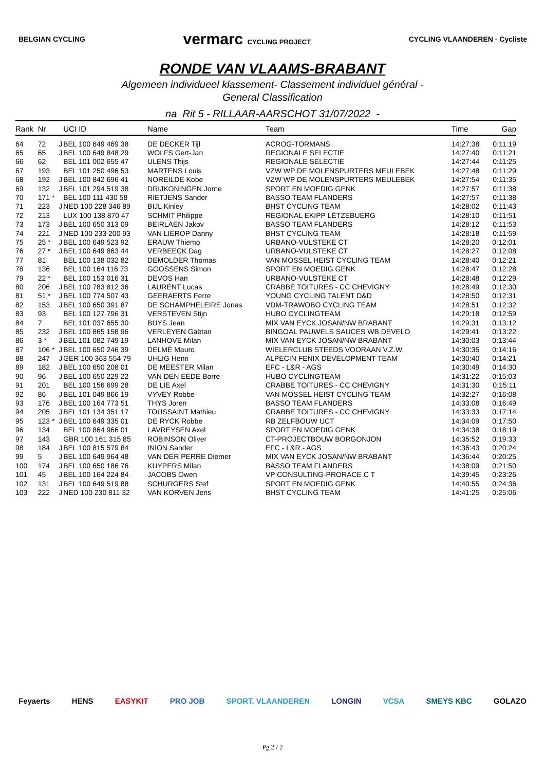BELGIAN CYCLING vermarc CYCLING PROJECT CYCLING VLAANDEREN · Cycliste
RONDE VAN VLAAMS-BRABANT
Algemeen individueel klassement- Classement individuel général -
General Classification
na Rit 5 - RILLAAR-AARSCHOT 31/07/2022 -
| Rank | Nr | | UCI ID | Name | Team | Time | Gap |
| --- | --- | --- | --- | --- | --- | --- | --- |
| 64 | 72 | J | BEL 100 649 469 38 | DE DECKER Tijl | ACROG-TORMANS | 14:27:38 | 0:11:19 |
| 65 | 65 | J | BEL 100 649 848 29 | WOLFS Gert-Jan | REGIONALE SELECTIE | 14:27:40 | 0:11:21 |
| 66 | 62 | | BEL 101 002 655 47 | ULENS Thijs | REGIONALE SELECTIE | 14:27:44 | 0:11:25 |
| 67 | 193 | | BEL 101 250 496 53 | MARTENS Louis | VZW WP DE MOLENSPURTERS MEULEBEK | 14:27:48 | 0:11:29 |
| 68 | 192 | J | BEL 100 842 696 41 | NOREILDE Kobe | VZW WP DE MOLENSPURTERS MEULEBEK | 14:27:54 | 0:11:35 |
| 69 | 132 | J | BEL 101 294 519 38 | DRIJKONINGEN Jorne | SPORT EN MOEDIG GENK | 14:27:57 | 0:11:38 |
| 70 | 171 * | | BEL 100 111 430 58 | RIETJENS Sander | BASSO TEAM FLANDERS | 14:27:57 | 0:11:38 |
| 71 | 223 | J | NED 100 228 346 89 | BIJL Kinley | BHST CYCLING TEAM | 14:28:02 | 0:11:43 |
| 72 | 213 | | LUX 100 138 870 47 | SCHMIT Philippe | REGIONAL EKIPP LËTZEBUERG | 14:28:10 | 0:11:51 |
| 73 | 173 | J | BEL 100 650 313 09 | BEIRLAEN Jakov | BASSO TEAM FLANDERS | 14:28:12 | 0:11:53 |
| 74 | 221 | J | NED 100 233 200 93 | VAN LIEROP Danny | BHST CYCLING TEAM | 14:28:18 | 0:11:59 |
| 75 | 25 * | J | BEL 100 649 523 92 | ERAUW Thiemo | URBANO-VULSTEKE CT | 14:28:20 | 0:12:01 |
| 76 | 27 * | J | BEL 100 649 863 44 | VERBEECK Dag | URBANO-VULSTEKE CT | 14:28:27 | 0:12:08 |
| 77 | 81 | | BEL 100 138 032 82 | DEMOLDER Thomas | VAN MOSSEL HEIST CYCLING TEAM | 14:28:40 | 0:12:21 |
| 78 | 136 | | BEL 100 164 116 73 | GOOSSENS Simon | SPORT EN MOEDIG GENK | 14:28:47 | 0:12:28 |
| 79 | 22 * | | BEL 100 153 016 31 | DEVOS Han | URBANO-VULSTEKE CT | 14:28:48 | 0:12:29 |
| 80 | 206 | J | BEL 100 783 812 36 | LAURENT Lucas | CRABBE TOITURES - CC CHEVIGNY | 14:28:49 | 0:12:30 |
| 81 | 51 * | J | BEL 100 774 507 43 | GEERAERTS Ferre | YOUNG CYCLING TALENT D&D | 14:28:50 | 0:12:31 |
| 82 | 153 | J | BEL 100 650 391 87 | DE SCHAMPHELEIRE Jonas | VDM-TRAWOBO CYCLING TEAM | 14:28:51 | 0:12:32 |
| 83 | 93 | | BEL 100 127 796 31 | VERSTEVEN Stijn | HUBO CYCLINGTEAM | 14:29:18 | 0:12:59 |
| 84 | 7 | | BEL 101 037 655 30 | BUYS Jean | MIX VAN EYCK JOSAN/NW BRABANT | 14:29:31 | 0:13:12 |
| 85 | 232 | J | BEL 100 865 158 96 | VERLEYEN Gaëtan | BINGOAL PAUWELS SAUCES WB DEVELO | 14:29:41 | 0:13:22 |
| 86 | 3 * | J | BEL 101 082 749 19 | LANHOVE Milan | MIX VAN EYCK JOSAN/NW BRABANT | 14:30:03 | 0:13:44 |
| 87 | 106 * | J | BEL 100 650 246 39 | DELMÉ Mauro | WIELERCLUB STEEDS VOORAAN V.Z.W. | 14:30:35 | 0:14:16 |
| 88 | 247 | J | GER 100 363 554 79 | UHLIG Henri | ALPECIN FENIX DEVELOPMENT TEAM | 14:30:40 | 0:14:21 |
| 89 | 182 | J | BEL 100 650 208 01 | DE MEESTER Milan | EFC - L&R - AGS | 14:30:49 | 0:14:30 |
| 90 | 96 | J | BEL 100 650 229 22 | VAN DEN EEDE Borre | HUBO CYCLINGTEAM | 14:31:22 | 0:15:03 |
| 91 | 201 | | BEL 100 156 699 28 | DE LIE Axel | CRABBE TOITURES - CC CHEVIGNY | 14:31:30 | 0:15:11 |
| 92 | 86 | J | BEL 101 049 866 19 | VYVEY Robbe | VAN MOSSEL HEIST CYCLING TEAM | 14:32:27 | 0:16:08 |
| 93 | 176 | J | BEL 100 164 773 51 | THYS Joren | BASSO TEAM FLANDERS | 14:33:08 | 0:16:49 |
| 94 | 205 | J | BEL 101 134 351 17 | TOUSSAINT Mathieu | CRABBE TOITURES - CC CHEVIGNY | 14:33:33 | 0:17:14 |
| 95 | 123 * | J | BEL 100 649 335 01 | DE RYCK Robbe | RB ZELFBOUW UCT | 14:34:09 | 0:17:50 |
| 96 | 134 | | BEL 100 864 966 01 | LAVREYSEN Axel | SPORT EN MOEDIG GENK | 14:34:38 | 0:18:19 |
| 97 | 143 | | GBR 100 161 315 85 | ROBINSON Oliver | CT-PROJECTBOUW BORGONJON | 14:35:52 | 0:19:33 |
| 98 | 184 | J | BEL 100 815 579 84 | INION Sander | EFC - L&R - AGS | 14:36:43 | 0:20:24 |
| 99 | 5 | J | BEL 100 649 964 48 | VAN DER PERRE Diemer | MIX VAN EYCK JOSAN/NW BRABANT | 14:36:44 | 0:20:25 |
| 100 | 174 | J | BEL 100 650 186 76 | KUYPERS Milan | BASSO TEAM FLANDERS | 14:38:09 | 0:21:50 |
| 101 | 45 | J | BEL 100 164 224 84 | JACOBS Owen | VP CONSULTING-PRORACE C T | 14:39:45 | 0:23:26 |
| 102 | 131 | J | BEL 100 649 519 88 | SCHURGERS Stef | SPORT EN MOEDIG GENK | 14:40:55 | 0:24:36 |
| 103 | 222 | J | NED 100 230 811 32 | VAN KORVEN Jens | BHST CYCLING TEAM | 14:41:25 | 0:25:06 |
Feyaerts HENS EASYKIT PRO JOB SPORT. VLAANDEREN LONGIN VCSA SMEYS KBC GOLAZO
Pg 2 / 2